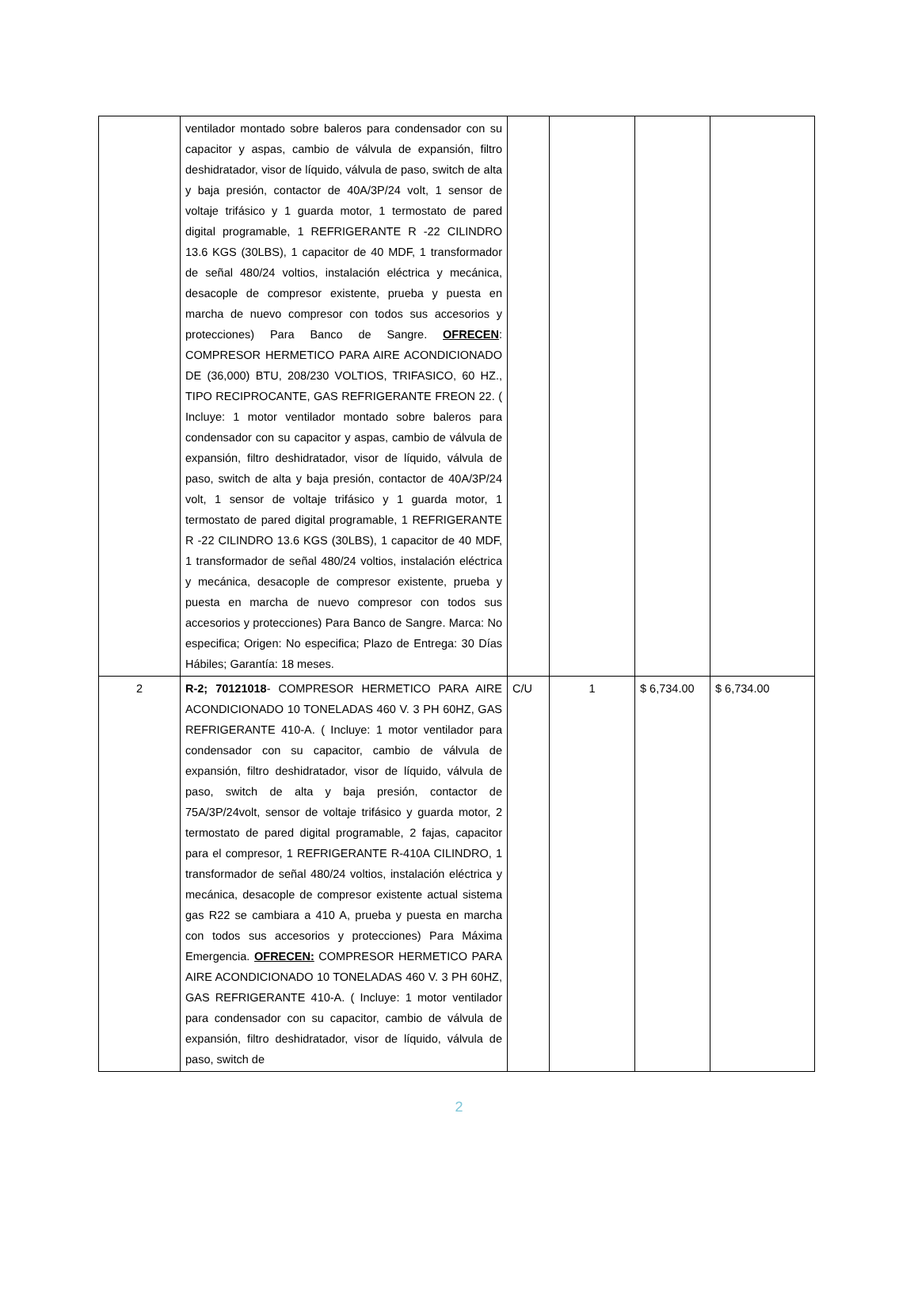| | ventilador montado sobre baleros para condensador con su capacitor y aspas, cambio de válvula de expansión, filtro deshidratador, visor de líquido, válvula de paso, switch de alta y baja presión, contactor de 40A/3P/24 volt, 1 sensor de voltaje trifásico y 1 guarda motor, 1 termostato de pared digital programable, 1 REFRIGERANTE R -22 CILINDRO 13.6 KGS (30LBS), 1 capacitor de 40 MDF, 1 transformador de señal 480/24 voltios, instalación eléctrica y mecánica, desacople de compresor existente, prueba y puesta en marcha de nuevo compresor con todos sus accesorios y protecciones) Para Banco de Sangre. OFRECEN : COMPRESOR HERMETICO PARA AIRE ACONDICIONADO DE (36,000) BTU, 208/230 VOLTIOS, TRIFASICO, 60 HZ., TIPO RECIPROCANTE, GAS REFRIGERANTE FREON 22. ( Incluye: 1 motor ventilador montado sobre baleros para condensador con su capacitor y aspas, cambio de válvula de expansión, filtro deshidratador, visor de líquido, válvula de paso, switch de alta y baja presión, contactor de 40A/3P/24 volt, 1 sensor de voltaje trifásico y 1 guarda motor, 1 termostato de pared digital programable, 1 REFRIGERANTE R -22 CILINDRO 13.6 KGS (30LBS), 1 capacitor de 40 MDF, 1 transformador de señal 480/24 voltios, instalación eléctrica y mecánica, desacople de compresor existente, prueba y puesta en marcha de nuevo compresor con todos sus accesorios y protecciones) Para Banco de Sangre. Marca: No especifica; Origen: No especifica; Plazo de Entrega: 30 Días Hábiles; Garantía: 18 meses. | | | | |
| 2 | R-2; 70121018 - COMPRESOR HERMETICO PARA AIRE ACONDICIONADO 10 TONELADAS 460 V. 3 PH 60HZ, GAS REFRIGERANTE 410-A. ( Incluye: 1 motor ventilador para condensador con su capacitor, cambio de válvula de expansión, filtro deshidratador, visor de líquido, válvula de paso, switch de alta y baja presión, contactor de 75A/3P/24volt, sensor de voltaje trifásico y guarda motor, 2 termostato de pared digital programable, 2 fajas, capacitor para el compresor, 1 REFRIGERANTE R-410A CILINDRO, 1 transformador de señal 480/24 voltios, instalación eléctrica y mecánica, desacople de compresor existente actual sistema gas R22 se cambiara a 410 A, prueba y puesta en marcha con todos sus accesorios y protecciones) Para Máxima Emergencia. OFRECEN: COMPRESOR HERMETICO PARA AIRE ACONDICIONADO 10 TONELADAS 460 V. 3 PH 60HZ, GAS REFRIGERANTE 410-A. ( Incluye: 1 motor ventilador para condensador con su capacitor, cambio de válvula de expansión, filtro deshidratador, visor de líquido, válvula de paso, switch de | C/U | 1 | $ 6,734.00 | $ 6,734.00 |
2